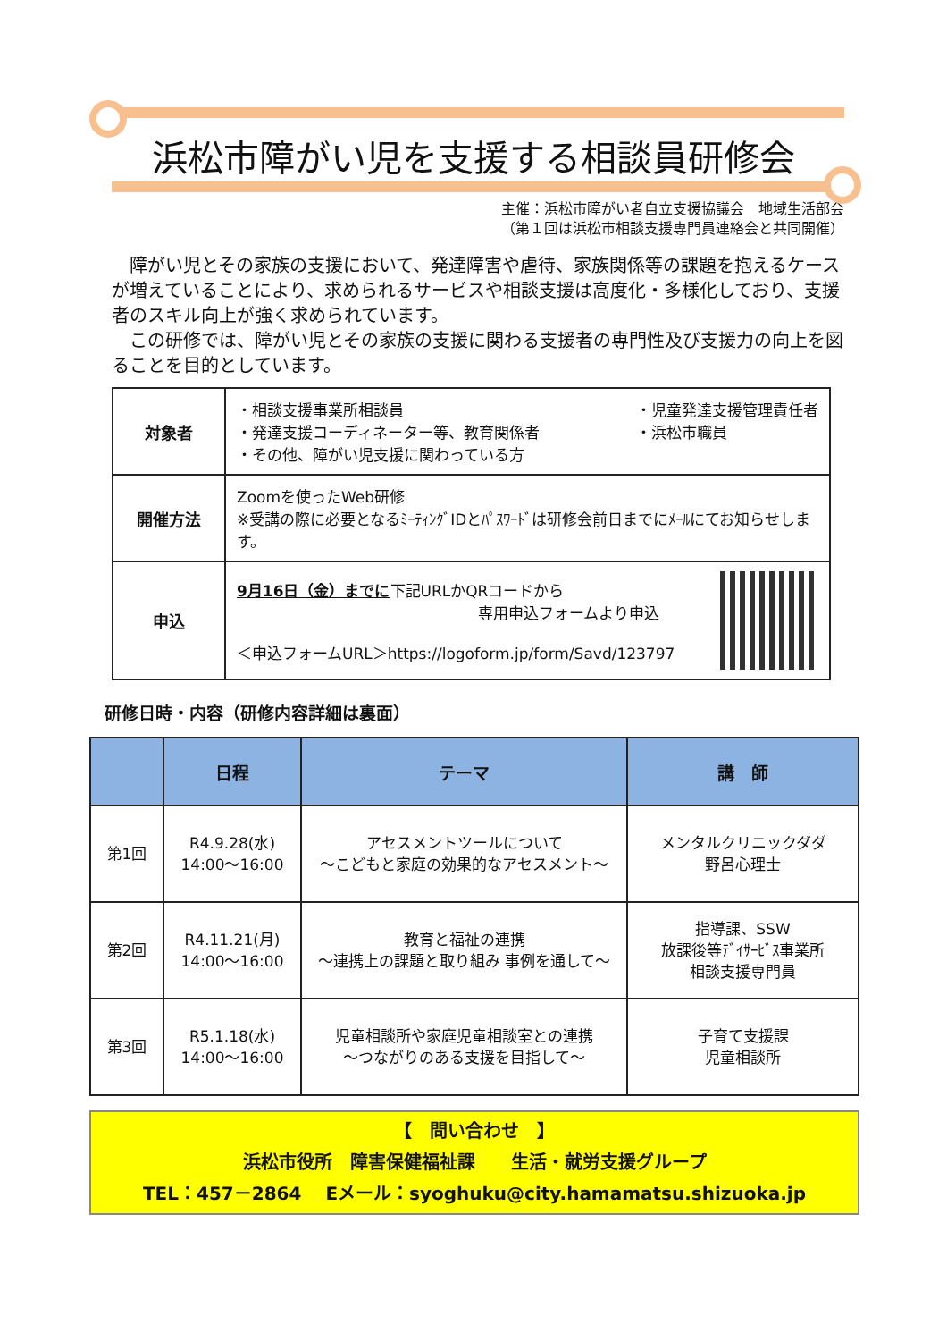浜松市障がい児を支援する相談員研修会
主催：浜松市障がい者自立支援協議会　地域生活部会
（第１回は浜松市相談支援専門員連絡会と共同開催）
　障がい児とその家族の支援において、発達障害や虐待、家族関係等の課題を抱えるケースが増えていることにより、求められるサービスや相談支援は高度化・多様化しており、支援者のスキル向上が強く求められています。
　この研修では、障がい児とその家族の支援に関わる支援者の専門性及び支援力の向上を図ることを目的としています。
| 対象者 | ・相談支援事業所相談員 ・発達支援コーディネーター等、教育関係者 ・その他、障がい児支援に関わっている方 ・児童発達支援管理責任者 ・浜松市職員 |
| 開催方法 | Zoomを使ったWeb研修 ※受講の際に必要となるﾐｰﾃｨﾝｸﾞIDとﾊﾟｽﾜｰﾄﾞは研修会前日までにﾒｰﾙにてお知らせします。 |
| 申込 | 9月16日（金）までに 下記URLかQRコードから 専用申込フォームより申込 ＜申込フォームURL＞https://logoform.jp/form/Savd/123797 |
研修日時・内容（研修内容詳細は裏面）
| | 日程 | テーマ | 講 師 |
| --- | --- | --- | --- |
| 第1回 | R4.9.28(水) 14:00～16:00 | アセスメントツールについて ～こどもと家庭の効果的なアセスメント～ | メンタルクリニックダダ 野呂心理士 |
| 第2回 | R4.11.21(月) 14:00～16:00 | 教育と福祉の連携 ～連携上の課題と取り組み 事例を通して～ | 指導課、SSW 放課後等ﾃﾞｲｻｰﾋﾞｽ事業所 相談支援専門員 |
| 第3回 | R5.1.18(水) 14:00～16:00 | 児童相談所や家庭児童相談室との連携 ～つながりのある支援を目指して～ | 子育て支援課 児童相談所 |
【　問い合わせ　】
浜松市役所　障害保健福祉課　　生活・就労支援グループ
TEL：457－2864　 Eメール：syoghuku@city.hamamatsu.shizuoka.jp